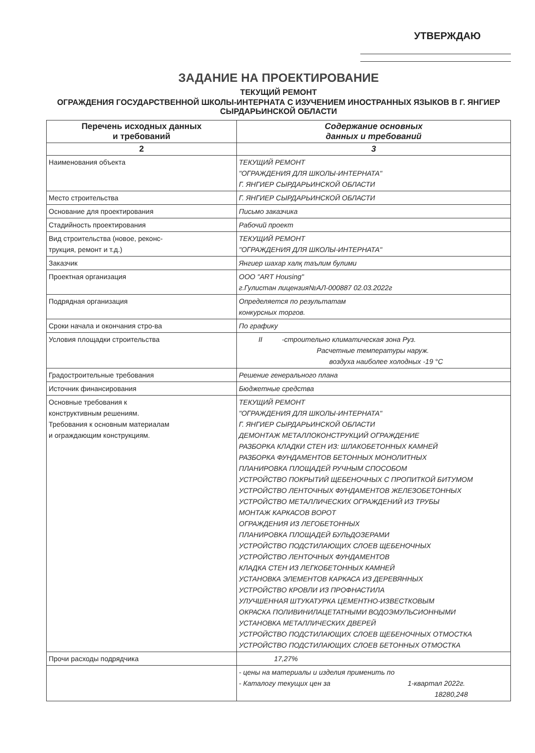УТВЕРЖДАЮ
ЗАДАНИЕ НА ПРОЕКТИРОВАНИЕ
ТЕКУЩИЙ РЕМОНТ
ОГРАЖДЕНИЯ ГОСУДАРСТВЕННОЙ ШКОЛЫ-ИНТЕРНАТА С ИЗУЧЕНИЕМ ИНОСТРАННЫХ ЯЗЫКОВ В Г. ЯНГИЕР СЫРДАРЬИНСКОЙ ОБЛАСТИ
| Перечень исходных данных и требований | Содержание основных данных и требований |
| --- | --- |
| 2 | 3 |
| Наименования объекта | ТЕКУЩИЙ РЕМОНТ "ОГРАЖДЕНИЯ ДЛЯ ШКОЛЫ-ИНТЕРНАТА" Г. ЯНГИЕР СЫРДАРЬИНСКОЙ ОБЛАСТИ |
| Место строительства | Г. ЯНГИЕР СЫРДАРЬИНСКОЙ ОБЛАСТИ |
| Основание для проектирования | Письмо заказчика |
| Стадийность проектирования | Рабочий проект |
| Вид строительства (новое, реконс- трукция, ремонт и т.д.) | ТЕКУЩИЙ РЕМОНТ "ОГРАЖДЕНИЯ ДЛЯ ШКОЛЫ-ИНТЕРНАТА" |
| Заказчик | Янгиер шахар халқ таълим булими |
| Проектная организация | ООО "ART Housing" г.Гулистан лицензия№АЛ-000887 02.03.2022г |
| Подрядная организация | Определяется по результатам конкурсных торгов. |
| Сроки начала и окончания стро-ва | По графику |
| Условия площадки строительства | II -строительно климатическая зона Руз. Расчетные температуры наруж. воздуха наиболее холодных -19 °С |
| Градостроительные требования | Решение генерального плана |
| Источник финансирования | Бюджетные средства |
| Основные требования к конструктивным решениям. Требования к основным материалам и ограждающим конструкциям. | ТЕКУЩИЙ РЕМОНТ "ОГРАЖДЕНИЯ ДЛЯ ШКОЛЫ-ИНТЕРНАТА" Г. ЯНГИЕР СЫРДАРЬИНСКОЙ ОБЛАСТИ ДЕМОНТАЖ МЕТАЛЛОКОНСТРУКЦИЙ ОГРАЖДЕНИЕ РАЗБОРКА КЛАДКИ СТЕН ИЗ: ШЛАКОБЕТОННЫХ КАМНЕЙ РАЗБОРКА ФУНДАМЕНТОВ БЕТОННЫХ МОНОЛИТНЫХ ПЛАНИРОВКА ПЛОЩАДЕЙ РУЧНЫМ СПОСОБОМ УСТРОЙСТВО ПОКРЫТИЙ ЩЕБЕНОЧНЫХ С ПРОПИТКОЙ БИТУМОМ УСТРОЙСТВО ЛЕНТОЧНЫХ ФУНДАМЕНТОВ ЖЕЛЕЗОБЕТОННЫХ УСТРОЙСТВО МЕТАЛЛИЧЕСКИХ ОГРАЖДЕНИЙ ИЗ ТРУБЫ МОНТАЖ КАРКАСОВ ВОРОТ ОГРАЖДЕНИЯ ИЗ ЛЕГОБЕТОННЫХ ПЛАНИРОВКА ПЛОЩАДЕЙ БУЛЬДОЗЕРАМИ УСТРОЙСТВО ПОДСТИЛАЮЩИХ СЛОЕВ ЩЕБЕНОЧНЫХ УСТРОЙСТВО ЛЕНТОЧНЫХ ФУНДАМЕНТОВ КЛАДКА СТЕН ИЗ ЛЕГКОБЕТОННЫХ КАМНЕЙ УСТАНОВКА ЭЛЕМЕНТОВ КАРКАСА ИЗ ДЕРЕВЯННЫХ УСТРОЙСТВО КРОВЛИ ИЗ ПРОФНАСТИЛА УЛУЧШЕННАЯ ШТУКАТУРКА ЦЕМЕНТНО-ИЗВЕСТКОВЫМ ОКРАСКА ПОЛИВИНИЛАЦЕТАТНЫМИ ВОДОЭМУЛЬСИОННЫМИ УСТАНОВКА МЕТАЛЛИЧЕСКИХ ДВЕРЕЙ УСТРОЙСТВО ПОДСТИЛАЮЩИХ СЛОЕВ ЩЕБЕНОЧНЫХ ОТМОСТКА УСТРОЙСТВО ПОДСТИЛАЮЩИХ СЛОЕВ БЕТОННЫХ ОТМОСТКА |
| Прочи расходы подрядчика | 17,27% |
| | - цены на материалы и изделия применить по - Каталогу текущих цен за 1-квартал 2022г. 18280,248 |